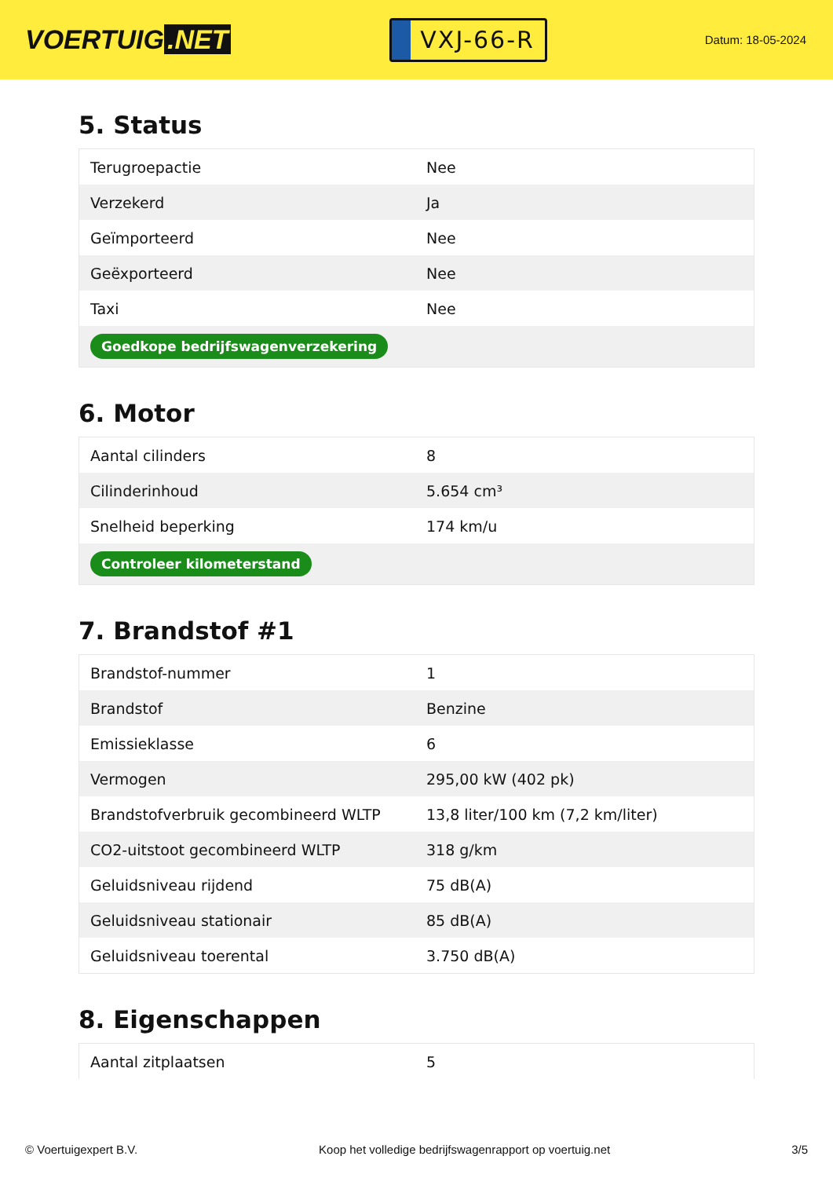VOERTUIG.NET
VXJ-66-R
Datum: 18-05-2024
5. Status
| Terugroepactie | Nee |
| Verzekerd | Ja |
| Geïmporteerd | Nee |
| Geëxporteerd | Nee |
| Taxi | Nee |
| Goedkope bedrijfswagenverzekering | |
6. Motor
| Aantal cilinders | 8 |
| Cilinderinhoud | 5.654 cm³ |
| Snelheid beperking | 174 km/u |
| Controleer kilometerstand | |
7. Brandstof #1
| Brandstof-nummer | 1 |
| Brandstof | Benzine |
| Emissieklasse | 6 |
| Vermogen | 295,00 kW (402 pk) |
| Brandstofverbruik gecombineerd WLTP | 13,8 liter/100 km (7,2 km/liter) |
| CO2-uitstoot gecombineerd WLTP | 318 g/km |
| Geluidsniveau rijdend | 75 dB(A) |
| Geluidsniveau stationair | 85 dB(A) |
| Geluidsniveau toerental | 3.750 dB(A) |
8. Eigenschappen
| Aantal zitplaatsen | 5 |
© Voertuigexpert B.V. Koop het volledige bedrijfswagenrapport op voertuig.net 3/5